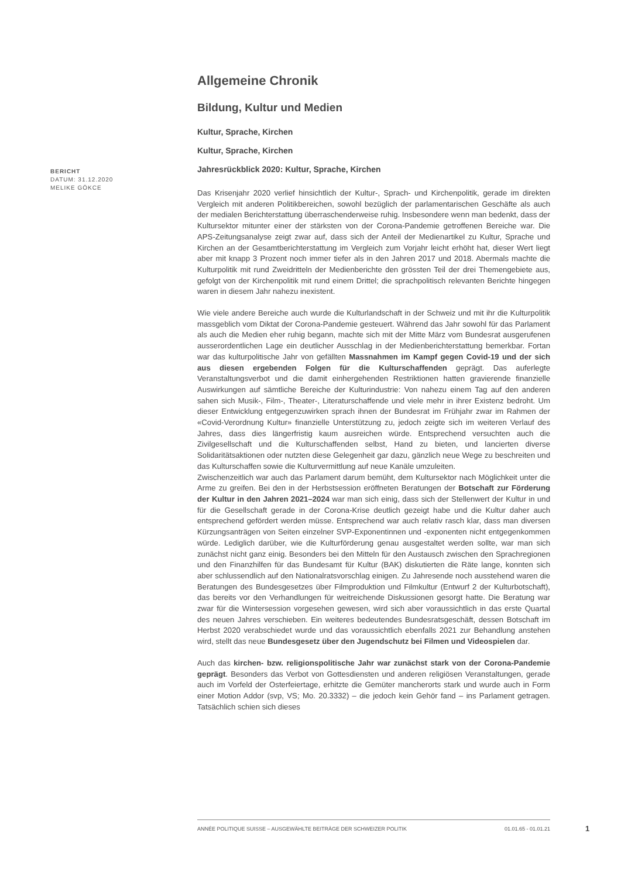BERICHT
DATUM: 31.12.2020
MELIKE GÖKCE
Allgemeine Chronik
Bildung, Kultur und Medien
Kultur, Sprache, Kirchen
Kultur, Sprache, Kirchen
Jahresrückblick 2020: Kultur, Sprache, Kirchen
Das Krisenjahr 2020 verlief hinsichtlich der Kultur-, Sprach- und Kirchenpolitik, gerade im direkten Vergleich mit anderen Politikbereichen, sowohl bezüglich der parlamentarischen Geschäfte als auch der medialen Berichterstattung überraschenderweise ruhig. Insbesondere wenn man bedenkt, dass der Kultursektor mitunter einer der stärksten von der Corona-Pandemie getroffenen Bereiche war. Die APS-Zeitungsanalyse zeigt zwar auf, dass sich der Anteil der Medienartikel zu Kultur, Sprache und Kirchen an der Gesamtberichterstattung im Vergleich zum Vorjahr leicht erhöht hat, dieser Wert liegt aber mit knapp 3 Prozent noch immer tiefer als in den Jahren 2017 und 2018. Abermals machte die Kulturpolitik mit rund Zweidritteln der Medienberichte den grössten Teil der drei Themengebiete aus, gefolgt von der Kirchenpolitik mit rund einem Drittel; die sprachpolitisch relevanten Berichte hingegen waren in diesem Jahr nahezu inexistent.
Wie viele andere Bereiche auch wurde die Kulturlandschaft in der Schweiz und mit ihr die Kulturpolitik massgeblich vom Diktat der Corona-Pandemie gesteuert. Während das Jahr sowohl für das Parlament als auch die Medien eher ruhig begann, machte sich mit der Mitte März vom Bundesrat ausgerufenen ausserordentlichen Lage ein deutlicher Ausschlag in der Medienberichterstattung bemerkbar. Fortan war das kulturpolitische Jahr von gefällten Massnahmen im Kampf gegen Covid-19 und der sich aus diesen ergebenden Folgen für die Kulturschaffenden geprägt. Das auferlegte Veranstaltungsverbot und die damit einhergehenden Restriktionen hatten gravierende finanzielle Auswirkungen auf sämtliche Bereiche der Kulturindustrie: Von nahezu einem Tag auf den anderen sahen sich Musik-, Film-, Theater-, Literaturschaffende und viele mehr in ihrer Existenz bedroht. Um dieser Entwicklung entgegenzuwirken sprach ihnen der Bundesrat im Frühjahr zwar im Rahmen der «Covid-Verordnung Kultur» finanzielle Unterstützung zu, jedoch zeigte sich im weiteren Verlauf des Jahres, dass dies längerfristig kaum ausreichen würde. Entsprechend versuchten auch die Zivilgesellschaft und die Kulturschaffenden selbst, Hand zu bieten, und lancierten diverse Solidaritätsaktionen oder nutzten diese Gelegenheit gar dazu, gänzlich neue Wege zu beschreiten und das Kulturschaffen sowie die Kulturvermittlung auf neue Kanäle umzuleiten.
Zwischenzeitlich war auch das Parlament darum bemüht, dem Kultursektor nach Möglichkeit unter die Arme zu greifen. Bei den in der Herbstsession eröffneten Beratungen der Botschaft zur Förderung der Kultur in den Jahren 2021–2024 war man sich einig, dass sich der Stellenwert der Kultur in und für die Gesellschaft gerade in der Corona-Krise deutlich gezeigt habe und die Kultur daher auch entsprechend gefördert werden müsse. Entsprechend war auch relativ rasch klar, dass man diversen Kürzungsanträgen von Seiten einzelner SVP-Exponentinnen und -exponenten nicht entgegenkommen würde. Lediglich darüber, wie die Kulturförderung genau ausgestaltet werden sollte, war man sich zunächst nicht ganz einig. Besonders bei den Mitteln für den Austausch zwischen den Sprachregionen und den Finanzhilfen für das Bundesamt für Kultur (BAK) diskutierten die Räte lange, konnten sich aber schlussendlich auf den Nationalratsvorschlag einigen. Zu Jahresende noch ausstehend waren die Beratungen des Bundesgesetzes über Filmproduktion und Filmkultur (Entwurf 2 der Kulturbotschaft), das bereits vor den Verhandlungen für weitreichende Diskussionen gesorgt hatte. Die Beratung war zwar für die Wintersession vorgesehen gewesen, wird sich aber voraussichtlich in das erste Quartal des neuen Jahres verschieben. Ein weiteres bedeutendes Bundesratsgeschäft, dessen Botschaft im Herbst 2020 verabschiedet wurde und das voraussichtlich ebenfalls 2021 zur Behandlung anstehen wird, stellt das neue Bundesgesetz über den Jugendschutz bei Filmen und Videospielen dar.
Auch das kirchen- bzw. religionspolitische Jahr war zunächst stark von der Corona-Pandemie geprägt. Besonders das Verbot von Gottesdiensten und anderen religiösen Veranstaltungen, gerade auch im Vorfeld der Osterfeiertage, erhitzte die Gemüter mancherorts stark und wurde auch in Form einer Motion Addor (svp, VS; Mo. 20.3332) – die jedoch kein Gehör fand – ins Parlament getragen. Tatsächlich schien sich dieses
ANNÉE POLITIQUE SUISSE – AUSGEWÄHLTE BEITRÄGE DER SCHWEIZER POLITIK 01.01.65 - 01.01.21
1